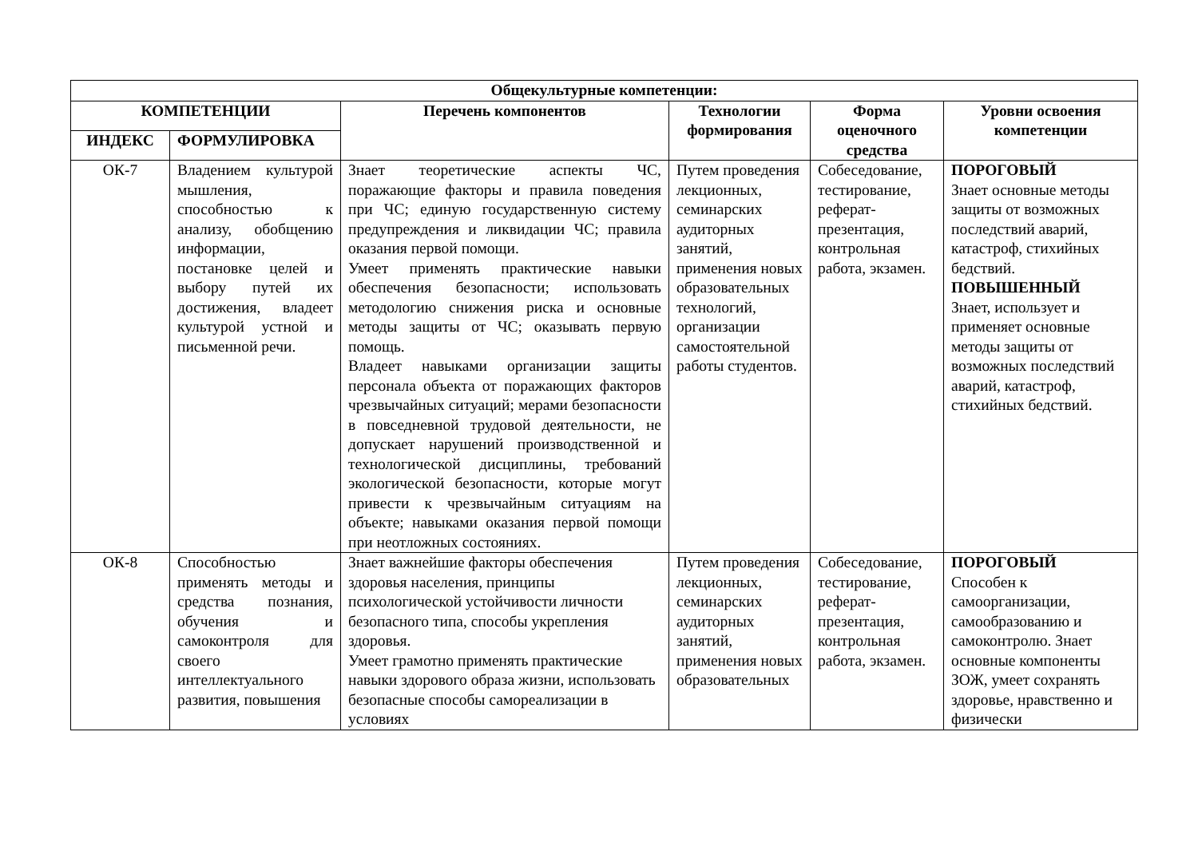| Общекультурные компетенции: | | | | | |
| --- | --- | --- | --- | --- | --- |
| КОМПЕТЕНЦИИ | | Перечень компонентов | Технологии формирования | Форма оценочного средства | Уровни освоения компетенции |
| ИНДЕКС | ФОРМУЛИРОВКА | | | | |
| ОК-7 | Владением культурой мышления, способностью к анализу, обобщению информации, постановке целей и выбору путей их достижения, владеет культурой устной и письменной речи. | Знает теоретические аспекты ЧС, поражающие факторы и правила поведения при ЧС; единую государственную систему предупреждения и ликвидации ЧС; правила оказания первой помощи. Умеет применять практические навыки обеспечения безопасности; использовать методологию снижения риска и основные методы защиты от ЧС; оказывать первую помощь. Владеет навыками организации защиты персонала объекта от поражающих факторов чрезвычайных ситуаций; мерами безопасности в повседневной трудовой деятельности, не допускает нарушений производственной и технологической дисциплины, требований экологической безопасности, которые могут привести к чрезвычайным ситуациям на объекте; навыками оказания первой помощи при неотложных состояниях. | Путем проведения лекционных, семинарских аудиторных занятий, применения новых образовательных технологий, организации самостоятельной работы студентов. | Собеседование, тестирование, реферат-презентация, контрольная работа, экзамен. | ПОРОГОВЫЙ Знает основные методы защиты от возможных последствий аварий, катастроф, стихийных бедствий. ПОВЫШЕННЫЙ Знает, использует и применяет основные методы защиты от возможных последствий аварий, катастроф, стихийных бедствий. |
| ОК-8 | Способностью применять методы и средства познания, обучения и самоконтроля для своего интеллектуального развития, повышения | Знает важнейшие факторы обеспечения здоровья населения, принципы психологической устойчивости личности безопасного типа, способы укрепления здоровья. Умеет грамотно применять практические навыки здорового образа жизни, использовать безопасные способы самореализации в условиях | Путем проведения лекционных, семинарских аудиторных занятий, применения новых образовательных | Собеседование, тестирование, реферат-презентация, контрольная работа, экзамен. | ПОРОГОВЫЙ Способен к самоорганизации, самообразованию и самоконтролю. Знает основные компоненты ЗОЖ, умеет сохранять здоровье, нравственно и физически |